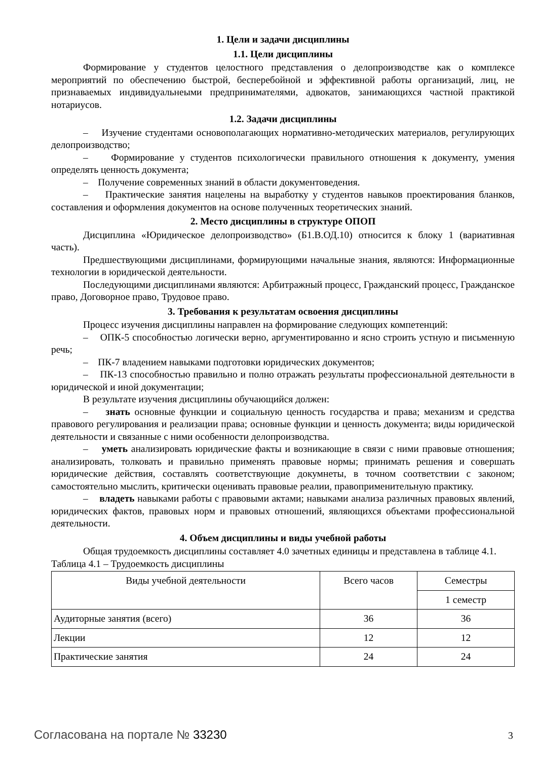1. Цели и задачи дисциплины
1.1. Цели дисциплины
Формирование у студентов целостного представления о делопроизводстве как о комплексе мероприятий по обеспечению быстрой, бесперебойной и эффективной работы организаций, лиц, не признаваемых индивидуальнеыми предпринимателями, адвокатов, занимающихся частной практикой нотариусов.
1.2. Задачи дисциплины
– Изучение студентами основополагающих нормативно-методических материалов, регулирующих делопроизводство;
– Формирование у студентов психологически правильного отношения к документу, умения определять ценность документа;
– Получение современных знаний в области документоведения.
– Практические занятия нацелены на выработку у студентов навыков проектирования бланков, составления и оформления документов на основе полученных теоретических знаний.
2. Место дисциплины в структуре ОПОП
Дисциплина «Юридическое делопроизводство» (Б1.В.ОД.10) относится к блоку 1 (вариативная часть).
Предшествующими дисциплинами, формирующими начальные знания, являются: Информационные технологии в юридической деятельности.
Последующими дисциплинами являются: Арбитражный процесс, Гражданский процесс, Гражданское право, Договорное право, Трудовое право.
3. Требования к результатам освоения дисциплины
Процесс изучения дисциплины направлен на формирование следующих компетенций:
– ОПК-5 способностью логически верно, аргументированно и ясно строить устную и письменную речь;
– ПК-7 владением навыками подготовки юридических документов;
– ПК-13 способностью правильно и полно отражать результаты профессиональной деятельности в юридической и иной документации;
В результате изучения дисциплины обучающийся должен:
– знать основные функции и социальную ценность государства и права; механизм и средства правового регулирования и реализации права; основные функции и ценность документа; виды юридической деятельности и связанные с ними особенности делопроизводства.
– уметь анализировать юридические факты и возникающие в связи с ними правовые отношения; анализировать, толковать и правильно применять правовые нормы; принимать решения и совершать юридические действия, составлять соответствующие докумнеты, в точном соответствии с законом; самостоятельно мыслить, критически оценивать правовые реалии, правоприменительную практику.
– владеть навыками работы с правовыми актами; навыками анализа различных правовых явлений, юридических фактов, правовых норм и правовых отношений, являющихся объектами профессиональной деятельности.
4. Объем дисциплины и виды учебной работы
Общая трудоемкость дисциплины составляет 4.0 зачетных единицы и представлена в таблице 4.1.
Таблица 4.1 – Трудоемкость дисциплины
| Виды учебной деятельности | Всего часов | Семестры |
| --- | --- | --- |
| | | 1 семестр |
| Аудиторные занятия (всего) | 36 | 36 |
| Лекции | 12 | 12 |
| Практические занятия | 24 | 24 |
Согласована на портале № 33230 3